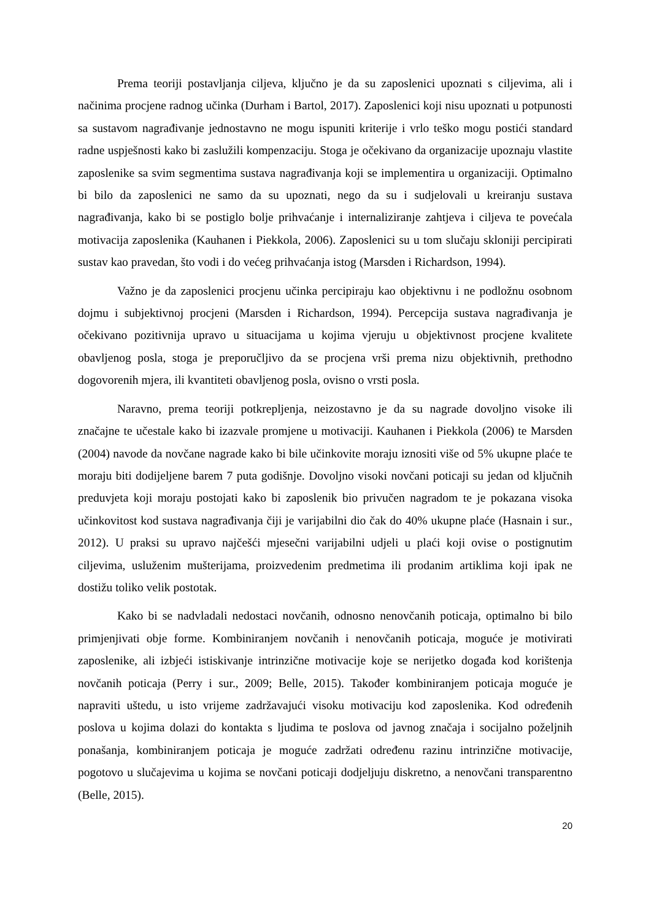Prema teoriji postavljanja ciljeva, ključno je da su zaposlenici upoznati s ciljevima, ali i načinima procjene radnog učinka (Durham i Bartol, 2017). Zaposlenici koji nisu upoznati u potpunosti sa sustavom nagrađivanje jednostavno ne mogu ispuniti kriterije i vrlo teško mogu postići standard radne uspješnosti kako bi zaslužili kompenzaciju. Stoga je očekivano da organizacije upoznaju vlastite zaposlenike sa svim segmentima sustava nagrađivanja koji se implementira u organizaciji. Optimalno bi bilo da zaposlenici ne samo da su upoznati, nego da su i sudjelovali u kreiranju sustava nagrađivanja, kako bi se postiglo bolje prihvaćanje i internaliziranje zahtjeva i ciljeva te povećala motivacija zaposlenika (Kauhanen i Piekkola, 2006). Zaposlenici su u tom slučaju skloniji percipirati sustav kao pravedan, što vodi i do većeg prihvaćanja istog (Marsden i Richardson, 1994).
Važno je da zaposlenici procjenu učinka percipiraju kao objektivnu i ne podložnu osobnom dojmu i subjektivnoj procjeni (Marsden i Richardson, 1994). Percepcija sustava nagrađivanja je očekivano pozitivnija upravo u situacijama u kojima vjeruju u objektivnost procjene kvalitete obavljenog posla, stoga je preporučljivo da se procjena vrši prema nizu objektivnih, prethodno dogovorenih mjera, ili kvantiteti obavljenog posla, ovisno o vrsti posla.
Naravno, prema teoriji potkrepljenja, neizostavno je da su nagrade dovoljno visoke ili značajne te učestale kako bi izazvale promjene u motivaciji. Kauhanen i Piekkola (2006) te Marsden (2004) navode da novčane nagrade kako bi bile učinkovite moraju iznositi više od 5% ukupne plaće te moraju biti dodijeljene barem 7 puta godišnje. Dovoljno visoki novčani poticaji su jedan od ključnih preduvjeta koji moraju postojati kako bi zaposlenik bio privučen nagradom te je pokazana visoka učinkovitost kod sustava nagrađivanja čiji je varijabilni dio čak do 40% ukupne plaće (Hasnain i sur., 2012). U praksi su upravo najčešći mjesečni varijabilni udjeli u plaći koji ovise o postignutim ciljevima, usluženim mušterijama, proizvedenim predmetima ili prodanim artiklima koji ipak ne dostižu toliko velik postotak.
Kako bi se nadvladali nedostaci novčanih, odnosno nenovčanih poticaja, optimalno bi bilo primjenjivati obje forme. Kombiniranjem novčanih i nenovčanih poticaja, moguće je motivirati zaposlenike, ali izbjeći istiskivanje intrinzične motivacije koje se nerijetko događa kod korištenja novčanih poticaja (Perry i sur., 2009; Belle, 2015). Također kombiniranjem poticaja moguće je napraviti uštedu, u isto vrijeme zadržavajući visoku motivaciju kod zaposlenika. Kod određenih poslova u kojima dolazi do kontakta s ljudima te poslova od javnog značaja i socijalno poželjnih ponašanja, kombiniranjem poticaja je moguće zadržati određenu razinu intrinzične motivacije, pogotovo u slučajevima u kojima se novčani poticaji dodjeljuju diskretno, a nenovčani transparentno (Belle, 2015).
20